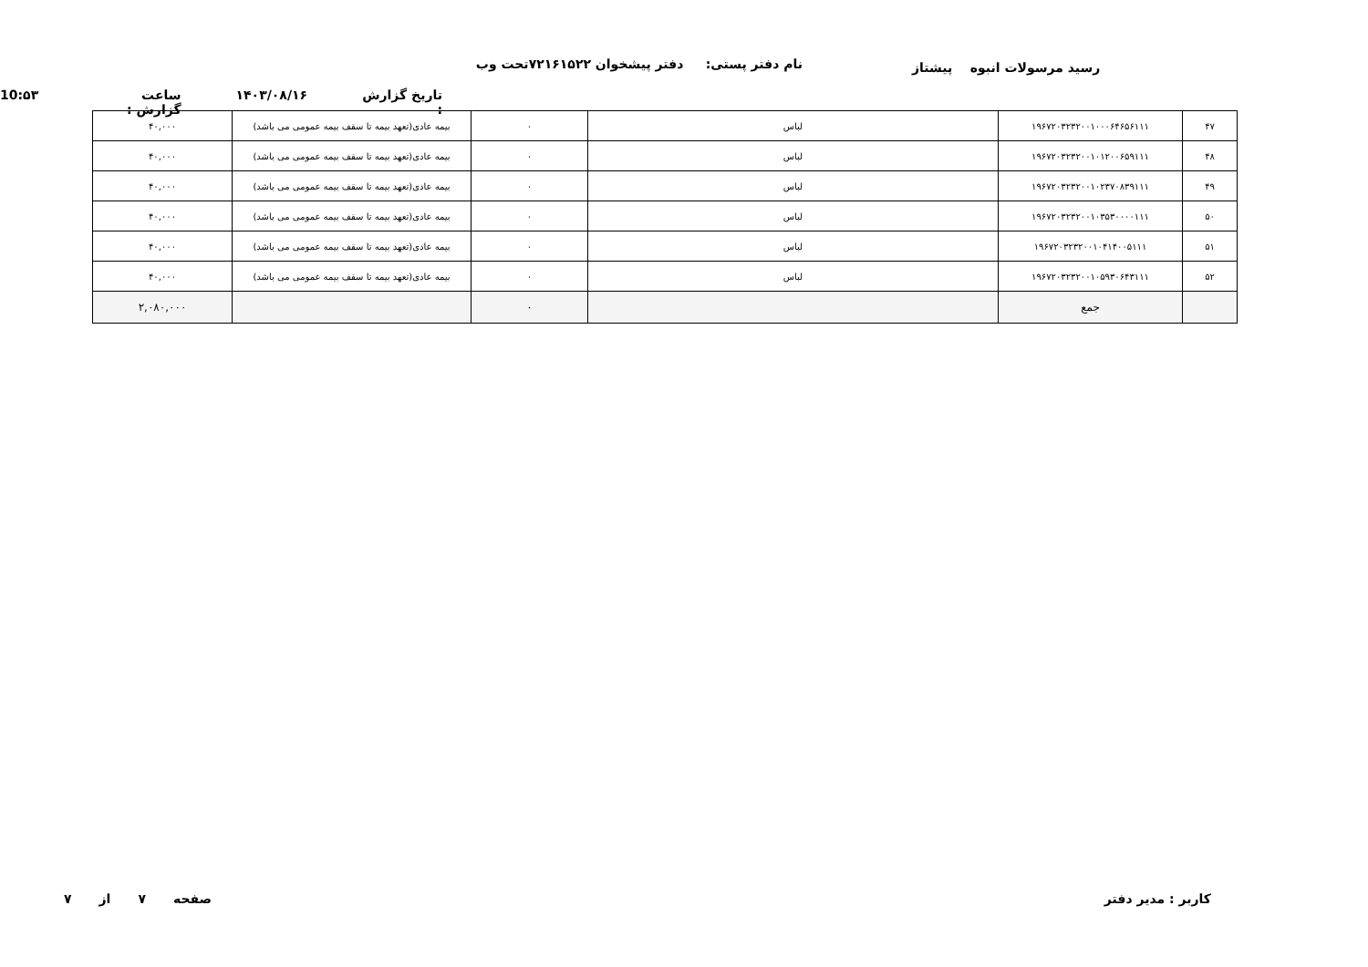نام دفتر پستی: دفتر پیشخوان ۷۲۱۶۱۵۲۲تحت وب
رسید مرسولات انبوه پیشتاز
تاریخ گزارش : ۱۴۰۳/۰۸/۱۶ ساعت گزارش : 10:۵۳
| ۴۷ | ۱۹۶۷۲۰۳۲۳۲۰۰۱۰۰۰۶۴۶۵۶۱۱۱ | لباس | ۰ | بیمه عادی(تعهد بیمه تا سقف بیمه عمومی می باشد) | ۴۰,۰۰۰ |
| ۴۸ | ۱۹۶۷۲۰۳۲۳۲۰۰۱۰۱۲۰۰۶۵۹۱۱۱ | لباس | ۰ | بیمه عادی(تعهد بیمه تا سقف بیمه عمومی می باشد) | ۴۰,۰۰۰ |
| ۴۹ | ۱۹۶۷۲۰۳۲۳۲۰۰۱۰۲۳۷۰۸۳۹۱۱۱ | لباس | ۰ | بیمه عادی(تعهد بیمه تا سقف بیمه عمومی می باشد) | ۴۰,۰۰۰ |
| ۵۰ | ۱۹۶۷۲۰۳۲۳۲۰۰۱۰۳۵۳۰۰۰۰۱۱۱ | لباس | ۰ | بیمه عادی(تعهد بیمه تا سقف بیمه عمومی می باشد) | ۴۰,۰۰۰ |
| ۵۱ | ۱۹۶۷۲۰۳۲۳۲۰۰۱۰۴۱۴۰۰۵۱۱۱ | لباس | ۰ | بیمه عادی(تعهد بیمه تا سقف بیمه عمومی می باشد) | ۴۰,۰۰۰ |
| ۵۲ | ۱۹۶۷۲۰۳۲۳۲۰۰۱۰۵۹۳۰۶۴۳۱۱۱ | لباس | ۰ | بیمه عادی(تعهد بیمه تا سقف بیمه عمومی می باشد) | ۴۰,۰۰۰ |
| | جمع | | ۰ | | ۲,۰۸۰,۰۰۰ |
کاربر : مدیر دفتر صفحه ۷ از ۷